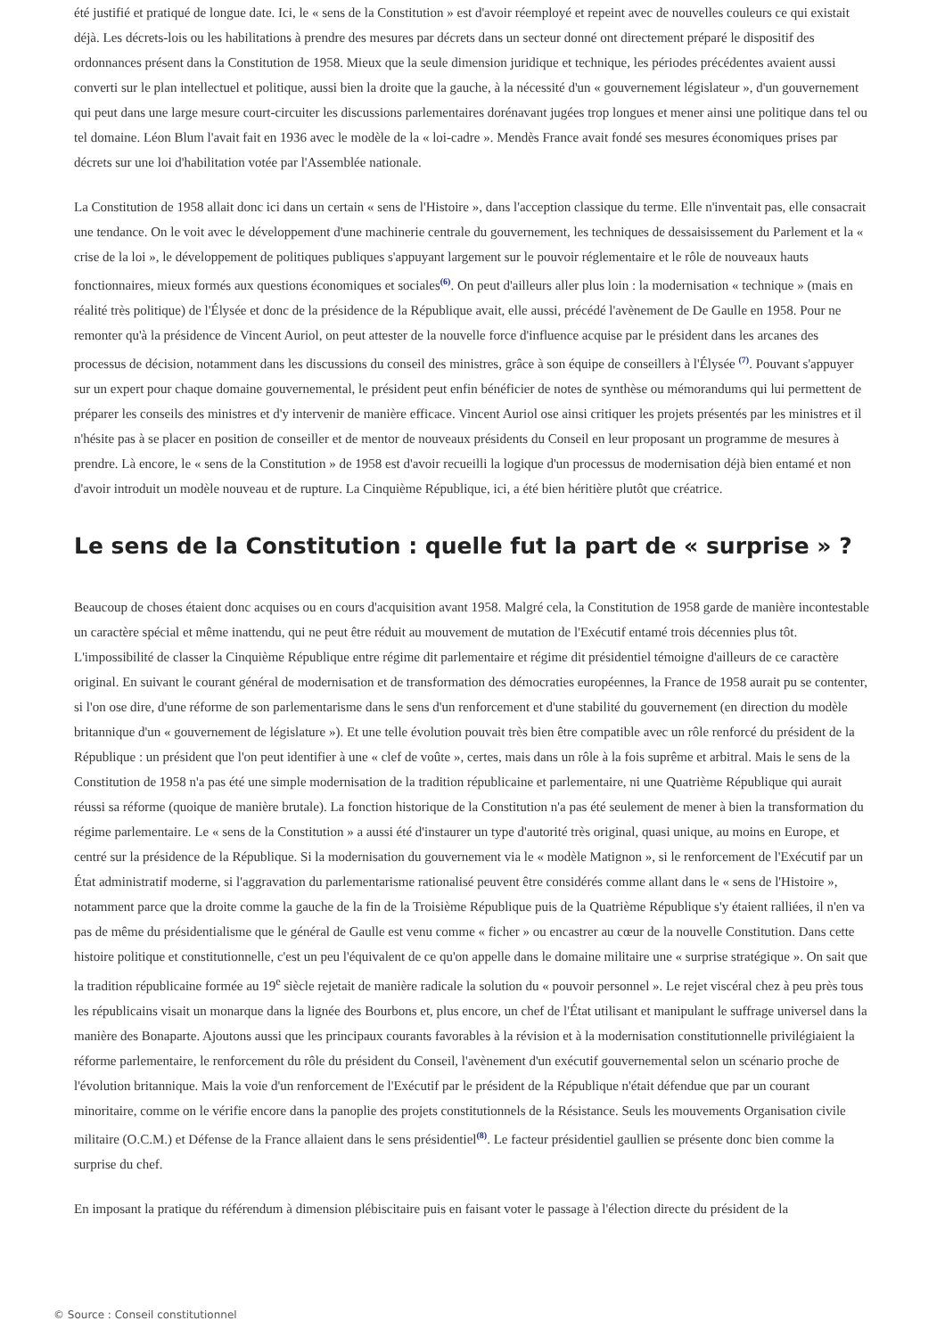été justifié et pratiqué de longue date. Ici, le « sens de la Constitution » est d'avoir réemployé et repeint avec de nouvelles couleurs ce qui existait déjà. Les décrets-lois ou les habilitations à prendre des mesures par décrets dans un secteur donné ont directement préparé le dispositif des ordonnances présent dans la Constitution de 1958. Mieux que la seule dimension juridique et technique, les périodes précédentes avaient aussi converti sur le plan intellectuel et politique, aussi bien la droite que la gauche, à la nécessité d'un « gouvernement législateur », d'un gouvernement qui peut dans une large mesure court-circuiter les discussions parlementaires dorénavant jugées trop longues et mener ainsi une politique dans tel ou tel domaine. Léon Blum l'avait fait en 1936 avec le modèle de la « loi-cadre ». Mendès France avait fondé ses mesures économiques prises par décrets sur une loi d'habilitation votée par l'Assemblée nationale.
La Constitution de 1958 allait donc ici dans un certain « sens de l'Histoire », dans l'acception classique du terme. Elle n'inventait pas, elle consacrait une tendance. On le voit avec le développement d'une machinerie centrale du gouvernement, les techniques de dessaisissement du Parlement et la « crise de la loi », le développement de politiques publiques s'appuyant largement sur le pouvoir réglementaire et le rôle de nouveaux hauts fonctionnaires, mieux formés aux questions économiques et sociales<sup>(6)</sup>. On peut d'ailleurs aller plus loin : la modernisation « technique » (mais en réalité très politique) de l'Élysée et donc de la présidence de la République avait, elle aussi, précédé l'avènement de De Gaulle en 1958. Pour ne remonter qu'à la présidence de Vincent Auriol, on peut attester de la nouvelle force d'influence acquise par le président dans les arcanes des processus de décision, notamment dans les discussions du conseil des ministres, grâce à son équipe de conseillers à l'Élysée <sup>(7)</sup>. Pouvant s'appuyer sur un expert pour chaque domaine gouvernemental, le président peut enfin bénéficier de notes de synthèse ou mémorandums qui lui permettent de préparer les conseils des ministres et d'y intervenir de manière efficace. Vincent Auriol ose ainsi critiquer les projets présentés par les ministres et il n'hésite pas à se placer en position de conseiller et de mentor de nouveaux présidents du Conseil en leur proposant un programme de mesures à prendre. Là encore, le « sens de la Constitution » de 1958 est d'avoir recueilli la logique d'un processus de modernisation déjà bien entamé et non d'avoir introduit un modèle nouveau et de rupture. La Cinquième République, ici, a été bien héritière plutôt que créatrice.
Le sens de la Constitution : quelle fut la part de « surprise » ?
Beaucoup de choses étaient donc acquises ou en cours d'acquisition avant 1958. Malgré cela, la Constitution de 1958 garde de manière incontestable un caractère spécial et même inattendu, qui ne peut être réduit au mouvement de mutation de l'Exécutif entamé trois décennies plus tôt. L'impossibilité de classer la Cinquième République entre régime dit parlementaire et régime dit présidentiel témoigne d'ailleurs de ce caractère original. En suivant le courant général de modernisation et de transformation des démocraties européennes, la France de 1958 aurait pu se contenter, si l'on ose dire, d'une réforme de son parlementarisme dans le sens d'un renforcement et d'une stabilité du gouvernement (en direction du modèle britannique d'un « gouvernement de législature »). Et une telle évolution pouvait très bien être compatible avec un rôle renforcé du président de la République : un président que l'on peut identifier à une « clef de voûte », certes, mais dans un rôle à la fois suprême et arbitral. Mais le sens de la Constitution de 1958 n'a pas été une simple modernisation de la tradition républicaine et parlementaire, ni une Quatrième République qui aurait réussi sa réforme (quoique de manière brutale). La fonction historique de la Constitution n'a pas été seulement de mener à bien la transformation du régime parlementaire. Le « sens de la Constitution » a aussi été d'instaurer un type d'autorité très original, quasi unique, au moins en Europe, et centré sur la présidence de la République. Si la modernisation du gouvernement via le « modèle Matignon », si le renforcement de l'Exécutif par un État administratif moderne, si l'aggravation du parlementarisme rationalisé peuvent être considérés comme allant dans le « sens de l'Histoire », notamment parce que la droite comme la gauche de la fin de la Troisième République puis de la Quatrième République s'y étaient ralliées, il n'en va pas de même du présidentialisme que le général de Gaulle est venu comme « ficher » ou encastrer au cœur de la nouvelle Constitution. Dans cette histoire politique et constitutionnelle, c'est un peu l'équivalent de ce qu'on appelle dans le domaine militaire une « surprise stratégique ». On sait que la tradition républicaine formée au 19<sup>e</sup> siècle rejetait de manière radicale la solution du « pouvoir personnel ». Le rejet viscéral chez à peu près tous les républicains visait un monarque dans la lignée des Bourbons et, plus encore, un chef de l'État utilisant et manipulant le suffrage universel dans la manière des Bonaparte. Ajoutons aussi que les principaux courants favorables à la révision et à la modernisation constitutionnelle privilégiaient la réforme parlementaire, le renforcement du rôle du président du Conseil, l'avènement d'un exécutif gouvernemental selon un scénario proche de l'évolution britannique. Mais la voie d'un renforcement de l'Exécutif par le président de la République n'était défendue que par un courant minoritaire, comme on le vérifie encore dans la panoplie des projets constitutionnels de la Résistance. Seuls les mouvements Organisation civile militaire (O.C.M.) et Défense de la France allaient dans le sens présidentiel<sup>(8)</sup>. Le facteur présidentiel gaullien se présente donc bien comme la surprise du chef.
En imposant la pratique du référendum à dimension plébiscitaire puis en faisant voter le passage à l'élection directe du président de la
© Source : Conseil constitutionnel